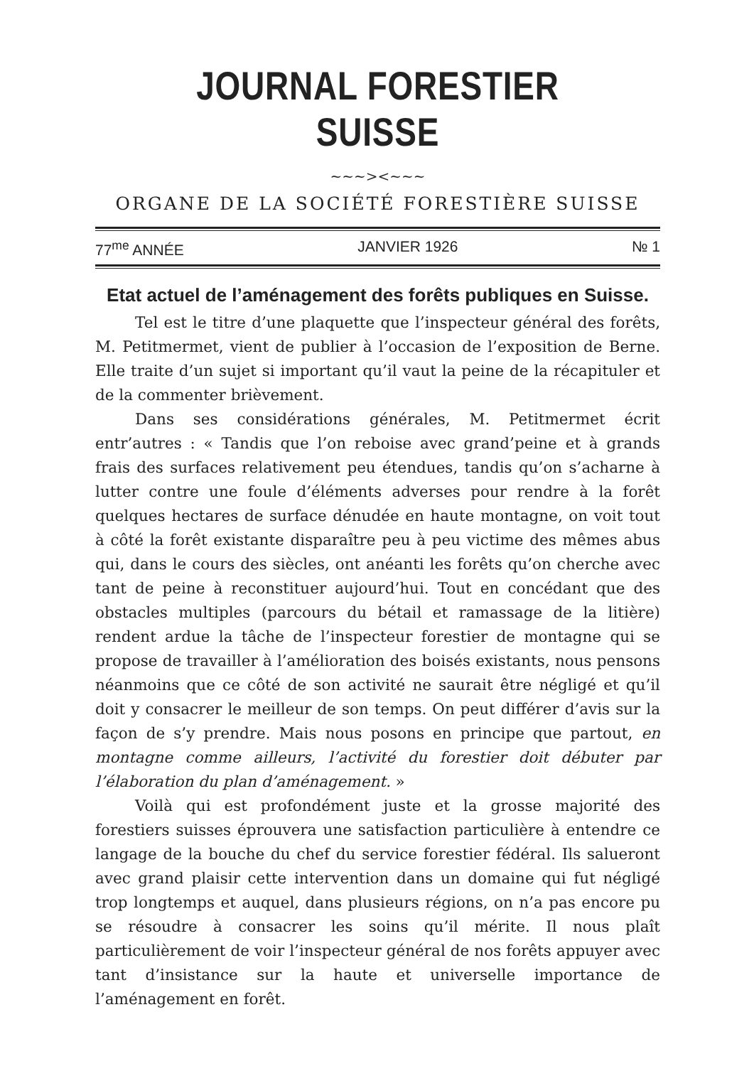JOURNAL FORESTIER SUISSE
~~~><~~~
ORGANE DE LA SOCIÉTÉ FORESTIÈRE SUISSE
77<sup>me</sup> ANNÉE JANVIER 1926 № 1
Etat actuel de l’aménagement des forêts publiques en Suisse.
Tel est le titre d’une plaquette que l’inspecteur général des forêts, M. Petitmermet, vient de publier à l’occasion de l’exposition de Berne. Elle traite d’un sujet si important qu’il vaut la peine de la récapituler et de la commenter brièvement.
Dans ses considérations générales, M. Petitmermet écrit entr’autres : « Tandis que l’on reboise avec grand’peine et à grands frais des surfaces relativement peu étendues, tandis qu’on s’acharne à lutter contre une foule d’éléments adverses pour rendre à la forêt quelques hectares de surface dénudée en haute montagne, on voit tout à côté la forêt existante disparaître peu à peu victime des mêmes abus qui, dans le cours des siècles, ont anéanti les forêts qu’on cherche avec tant de peine à reconstituer aujourd’hui. Tout en concédant que des obstacles multiples (parcours du bétail et ramassage de la litière) rendent ardue la tâche de l’inspecteur forestier de montagne qui se propose de travailler à l’amélioration des boisés existants, nous pensons néanmoins que ce côté de son activité ne saurait être négligé et qu’il doit y consacrer le meilleur de son temps. On peut différer d’avis sur la façon de s’y prendre. Mais nous posons en principe que partout, en montagne comme ailleurs, l’activité du forestier doit débuter par l’élaboration du plan d’aménagement. »
Voilà qui est profondément juste et la grosse majorité des forestiers suisses éprouvera une satisfaction particulière à entendre ce langage de la bouche du chef du service forestier fédéral. Ils salueront avec grand plaisir cette intervention dans un domaine qui fut négligé trop longtemps et auquel, dans plusieurs régions, on n’a pas encore pu se résoudre à consacrer les soins qu’il mérite. Il nous plaît particulièrement de voir l’inspecteur général de nos forêts appuyer avec tant d’insistance sur la haute et universelle importance de l’aménagement en forêt.